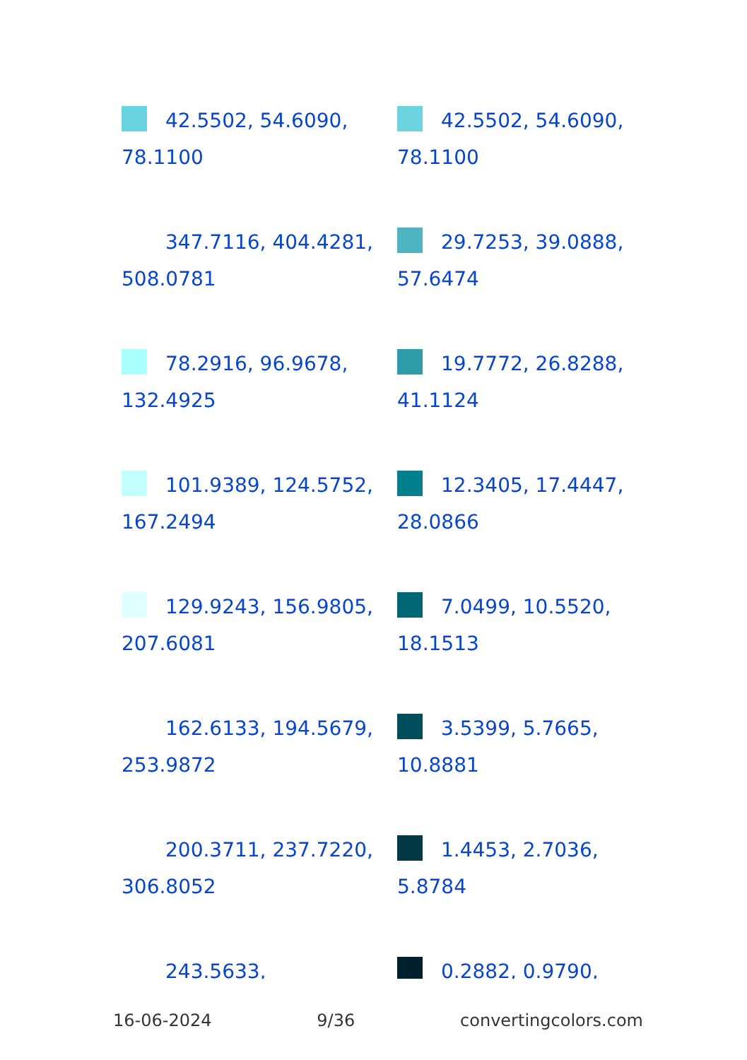42.5502, 54.6090, 78.1100
42.5502, 54.6090, 78.1100
347.7116, 404.4281, 508.0781
29.7253, 39.0888, 57.6474
78.2916, 96.9678, 132.4925
19.7772, 26.8288, 41.1124
101.9389, 124.5752, 167.2494
12.3405, 17.4447, 28.0866
129.9243, 156.9805, 207.6081
7.0499, 10.5520, 18.1513
162.6133, 194.5679, 253.9872
3.5399, 5.7665, 10.8881
200.3711, 237.7220, 306.8052
1.4453, 2.7036, 5.8784
243.5633,
0.2882, 0.9790,
16-06-2024 9/36 convertingcolors.com